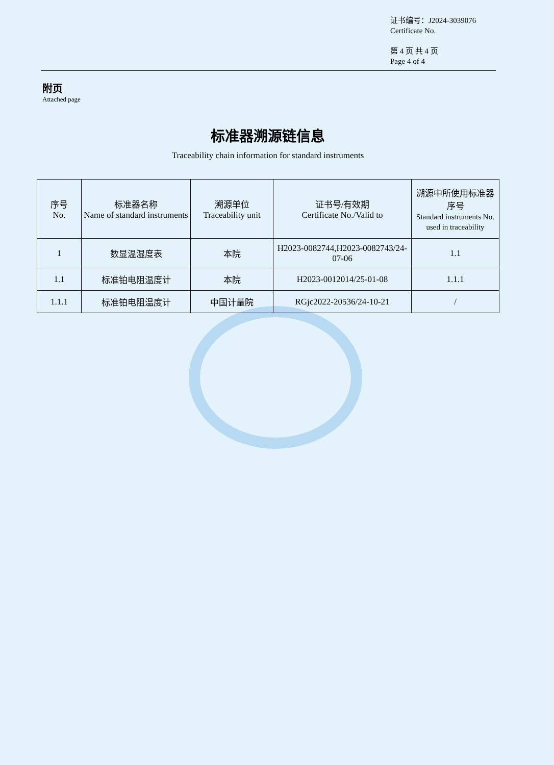证书编号：J2024-3039076
Certificate No.
第 4 页 共 4 页
Page 4 of 4
附页
Attached page
标准器溯源链信息
Traceability chain information for standard instruments
| 序号 No. | 标准器名称 Name of standard instruments | 溯源单位 Traceability unit | 证书号/有效期 Certificate No./Valid to | 溯源中所使用标准器序号 Standard instruments No. used in traceability |
| --- | --- | --- | --- | --- |
| 1 | 数显温湿度表 | 本院 | H2023-0082744,H2023-0082743/24-07-06 | 1.1 |
| 1.1 | 标准铂电阻温度计 | 本院 | H2023-0012014/25-01-08 | 1.1.1 |
| 1.1.1 | 标准铂电阻温度计 | 中国计量院 | RGjc2022-20536/24-10-21 | / |